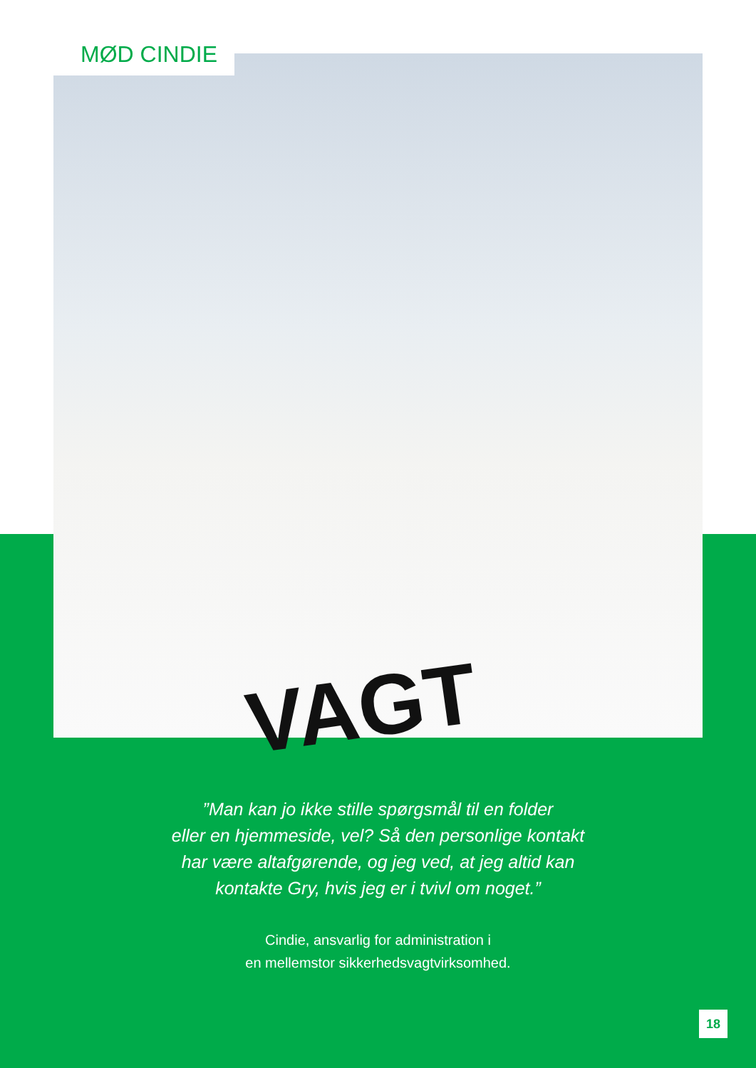VAGT
MØD CINDIE
”Man kan jo ikke stille spørgsmål til en folder
eller en hjemmeside, vel? Så den personlige kontakt
har være altafgørende, og jeg ved, at jeg altid kan
kontakte Gry, hvis jeg er i tvivl om noget.”
Cindie, ansvarlig for administration i
en mellemstor sikkerhedsvagtvirksomhed.
18